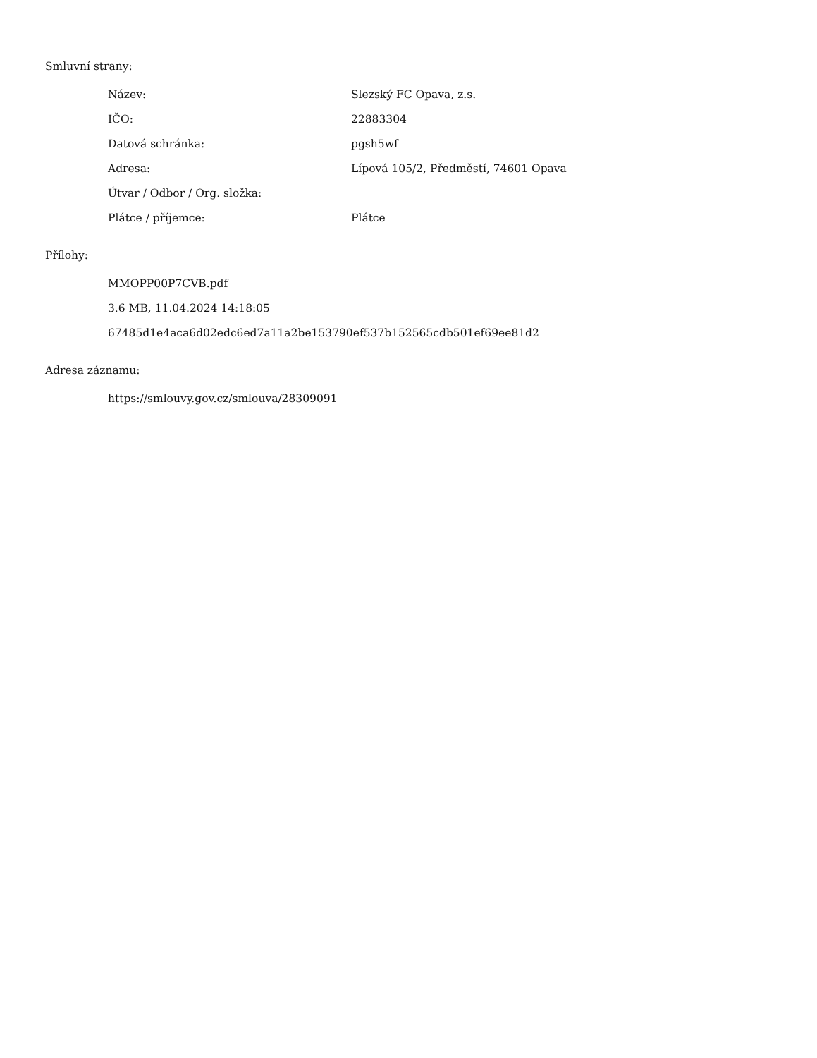Smluvní strany:
| Název: | Slezský FC Opava, z.s. |
| IČO: | 22883304 |
| Datová schránka: | pgsh5wf |
| Adresa: | Lípová 105/2, Předměstí, 74601 Opava |
| Útvar / Odbor / Org. složka: | |
| Plátce / příjemce: | Plátce |
Přílohy:
MMOPP00P7CVB.pdf
3.6 MB, 11.04.2024 14:18:05
67485d1e4aca6d02edc6ed7a11a2be153790ef537b152565cdb501ef69ee81d2
Adresa záznamu:
https://smlouvy.gov.cz/smlouva/28309091